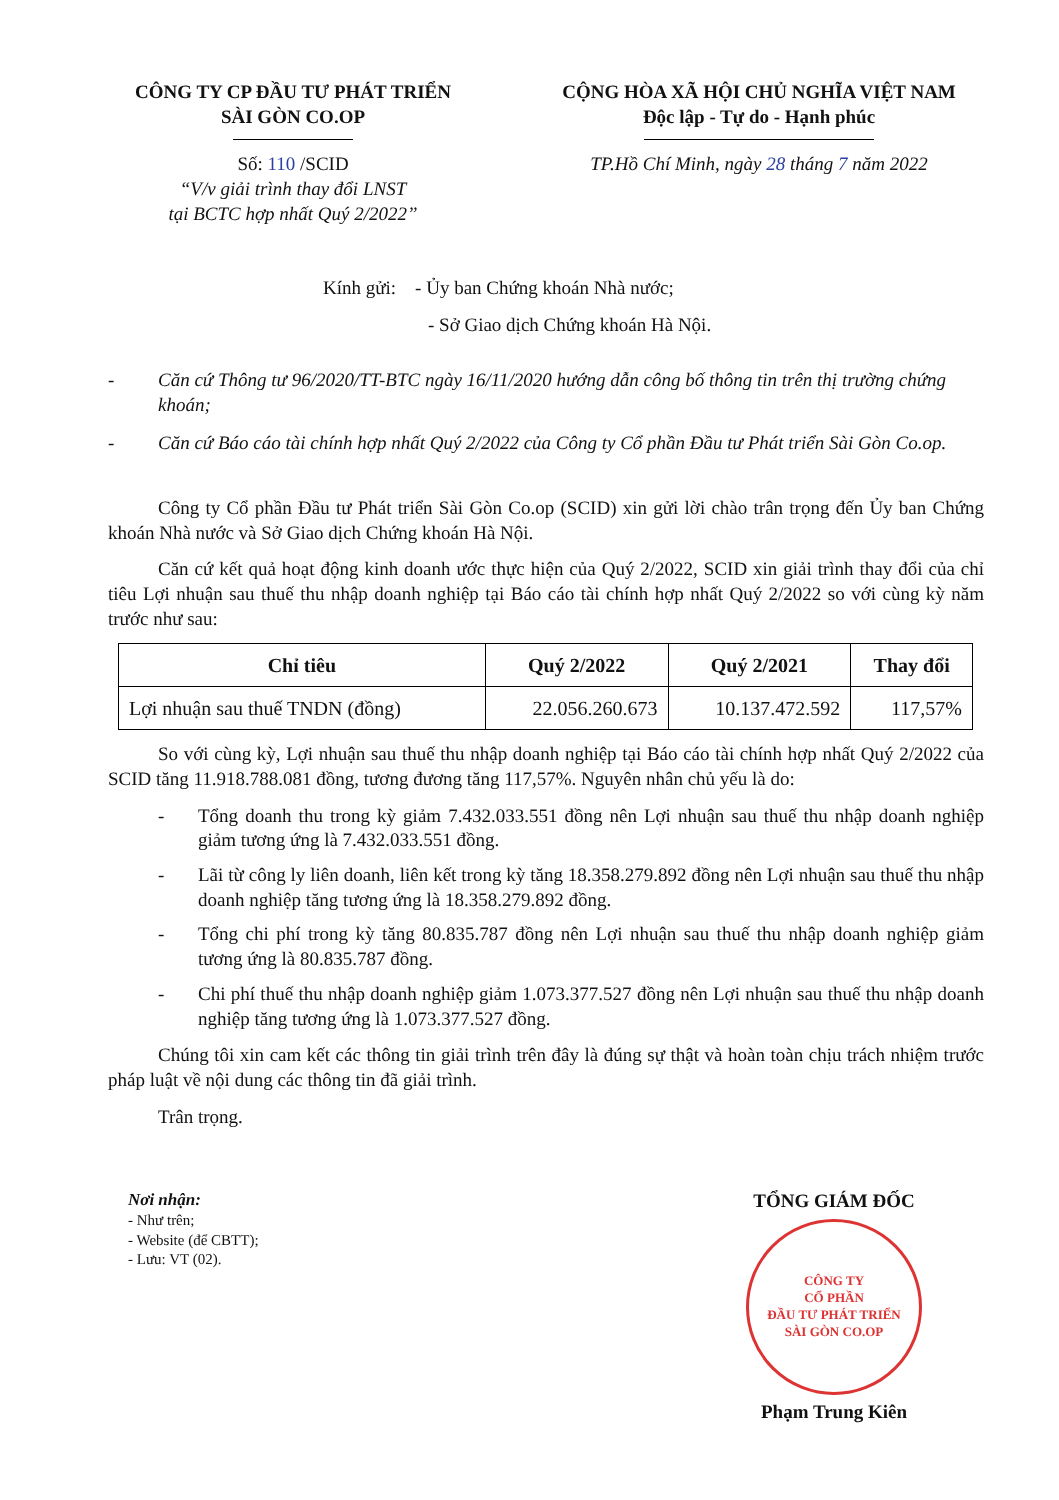CÔNG TY CP ĐẦU TƯ PHÁT TRIỂN
SÀI GÒN CO.OP
Số: 110 /SCID
“V/v giải trình thay đổi LNST
tại BCTC hợp nhất Quý 2/2022”
CỘNG HÒA XÃ HỘI CHỦ NGHĨA VIỆT NAM
Độc lập - Tự do - Hạnh phúc
TP.Hồ Chí Minh, ngày 28 tháng 7 năm 2022
Kính gửi: - Ủy ban Chứng khoán Nhà nước;
- Sở Giao dịch Chứng khoán Hà Nội.
- Căn cứ Thông tư 96/2020/TT-BTC ngày 16/11/2020 hướng dẫn công bố thông tin trên thị trường chứng khoán;
- Căn cứ Báo cáo tài chính hợp nhất Quý 2/2022 của Công ty Cổ phần Đầu tư Phát triển Sài Gòn Co.op.
Công ty Cổ phần Đầu tư Phát triển Sài Gòn Co.op (SCID) xin gửi lời chào trân trọng đến Ủy ban Chứng khoán Nhà nước và Sở Giao dịch Chứng khoán Hà Nội.
Căn cứ kết quả hoạt động kinh doanh ước thực hiện của Quý 2/2022, SCID xin giải trình thay đổi của chỉ tiêu Lợi nhuận sau thuế thu nhập doanh nghiệp tại Báo cáo tài chính hợp nhất Quý 2/2022 so với cùng kỳ năm trước như sau:
| Chỉ tiêu | Quý 2/2022 | Quý 2/2021 | Thay đổi |
| --- | --- | --- | --- |
| Lợi nhuận sau thuế TNDN (đồng) | 22.056.260.673 | 10.137.472.592 | 117,57% |
So với cùng kỳ, Lợi nhuận sau thuế thu nhập doanh nghiệp tại Báo cáo tài chính hợp nhất Quý 2/2022 của SCID tăng 11.918.788.081 đồng, tương đương tăng 117,57%. Nguyên nhân chủ yếu là do:
- Tổng doanh thu trong kỳ giảm 7.432.033.551 đồng nên Lợi nhuận sau thuế thu nhập doanh nghiệp giảm tương ứng là 7.432.033.551 đồng.
- Lãi từ công ly liên doanh, liên kết trong kỳ tăng 18.358.279.892 đồng nên Lợi nhuận sau thuế thu nhập doanh nghiệp tăng tương ứng là 18.358.279.892 đồng.
- Tổng chi phí trong kỳ tăng 80.835.787 đồng nên Lợi nhuận sau thuế thu nhập doanh nghiệp giảm tương ứng là 80.835.787 đồng.
- Chi phí thuế thu nhập doanh nghiệp giảm 1.073.377.527 đồng nên Lợi nhuận sau thuế thu nhập doanh nghiệp tăng tương ứng là 1.073.377.527 đồng.
Chúng tôi xin cam kết các thông tin giải trình trên đây là đúng sự thật và hoàn toàn chịu trách nhiệm trước pháp luật về nội dung các thông tin đã giải trình.
Trân trọng.
Nơi nhận:
- Như trên;
- Website (để CBTT);
- Lưu: VT (02).
TỔNG GIÁM ĐỐC
CÔNG TY
CỔ PHẦN
ĐẦU TƯ PHÁT TRIỂN
SÀI GÒN CO.OP
Phạm Trung Kiên